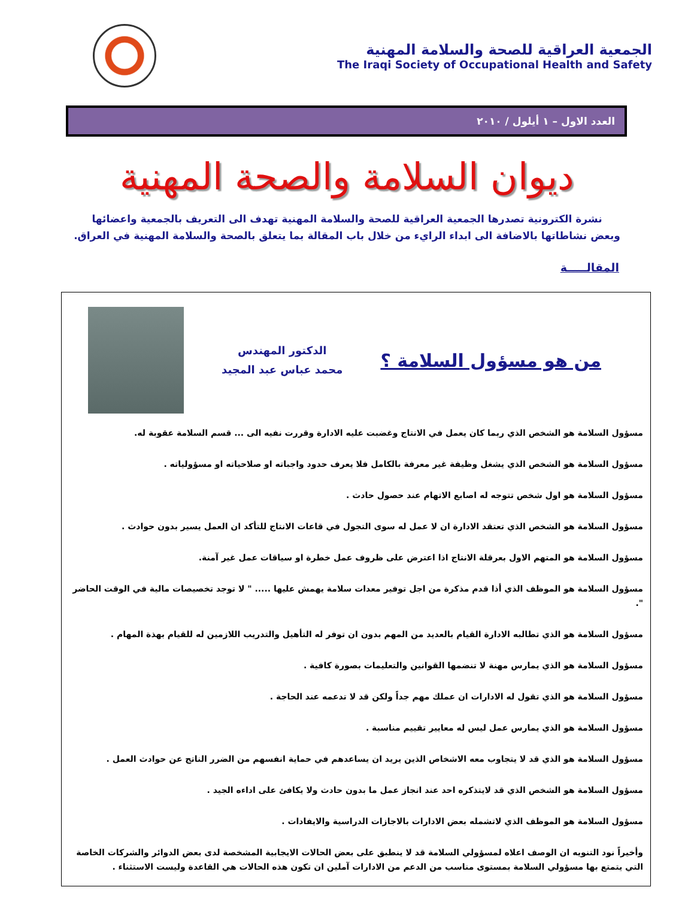الجمعية العراقية للصحة والسلامة المهنية
The Iraqi Society of Occupational Health and Safety
العدد الاول – ١ أيلول / ٢٠١٠
ديوان السلامة والصحة المهنية
نشرة الكترونية تصدرها الجمعية العراقية للصحة والسلامة المهنية تهدف الى التعريف بالجمعية واعضائها
وبعض نشاطاتها بالاضافة الى ابداء الرايء من خلال باب المقالة بما يتعلق بالصحة والسلامة المهنية في العراق.
المقالـــــة
من هو مسؤول السلامة ؟
الدكتور المهندس
محمد عباس عبد المجيد
مسؤول السلامة هو الشخص الذي ربما كان يعمل في الانتاج وغضبت عليه الادارة وقررت نفيه الى ... قسم السلامة عقوبة له.
مسؤول السلامة هو الشخص الذي يشغل وظيفة غير معرفة بالكامل فلا يعرف حدود واجباته او صلاحياته او مسؤولياته .
مسؤول السلامة هو اول شخص تتوجه له اصابع الاتهام عند حصول حادث .
مسؤول السلامة هو الشخص الذي تعتقد الادارة ان لا عمل له سوى التجول في قاعات الانتاج للتأكد ان العمل يسير بدون حوادث .
مسؤول السلامة هو المتهم الاول بعرقلة الانتاج اذا اعترض على ظروف عمل خطرة او سياقات عمل غير آمنة.
مسؤول السلامة هو الموظف الذي أذا قدم مذكرة من اجل توفير معدات سلامة يهمش عليها ..... " لا توجد تخصيصات مالية في الوقت الحاضر ".
مسؤول السلامة هو الذي تطالبه الادارة القيام بالعديد من المهم بدون ان توفر له التأهيل والتدريب اللازمين له للقيام بهذة المهام .
مسؤول السلامة هو الذي يمارس مهنة لا تنضمها القوانين والتعليمات بصورة كافية .
مسؤول السلامة هو الذي تقول له الادارات ان عملك مهم جداً ولكن قد لا تدعمه عند الحاجة .
مسؤول السلامة هو الذي يمارس عمل ليس له معايير تقييم مناسبة .
مسؤول السلامة هو الذي قد لا يتجاوب معه الاشخاص الذين يريد ان يساعدهم في حماية انفسهم من الضرر الناتج عن حوادث العمل .
مسؤول السلامة هو الشخص الذي قد لايتذكره احد عند انجاز عمل ما بدون حادث ولا يكافئ على اداءه الجيد .
مسؤول السلامة هو الموظف الذي لاتشمله بعض الادارات بالاجازات الدراسية والايفادات .
وأخيراً نود التنويه ان الوصف اعلاه لمسؤولي السلامة قد لا ينطبق على بعض الحالات الايجابية المشخصة لدى بعض الدوائر والشركات الخاصة التي يتمتع بها مسؤولي السلامة بمستوى مناسب من الدعم من الادارات آملين ان تكون هذه الحالات هي القاعدة وليست الاستثناء .